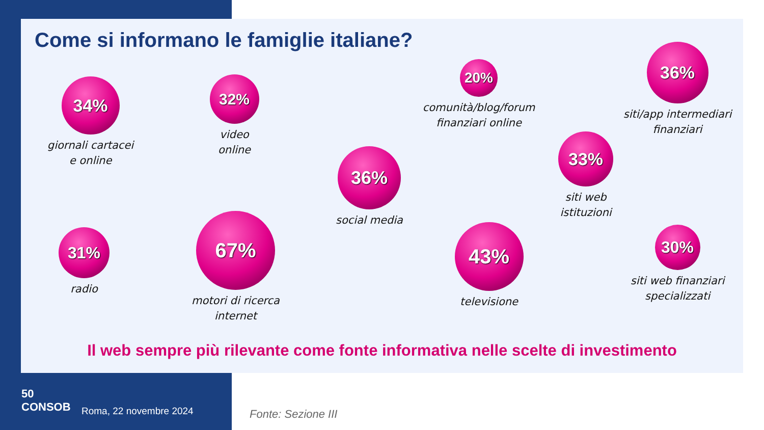Come si informano le famiglie italiane?
34%
giornali cartacei
e online
32%
video
online
36%
social media
20%
comunità/blog/forum
finanziari online
36%
siti/app intermediari
finanziari
33%
siti web
istituzioni
31%
radio
67%
motori di ricerca
internet
43%
televisione
30%
siti web finanziari
specializzati
Il web sempre più rilevante come fonte informativa nelle scelte di investimento
50
CONSOB
Roma, 22 novembre 2024 Fonte: Sezione III